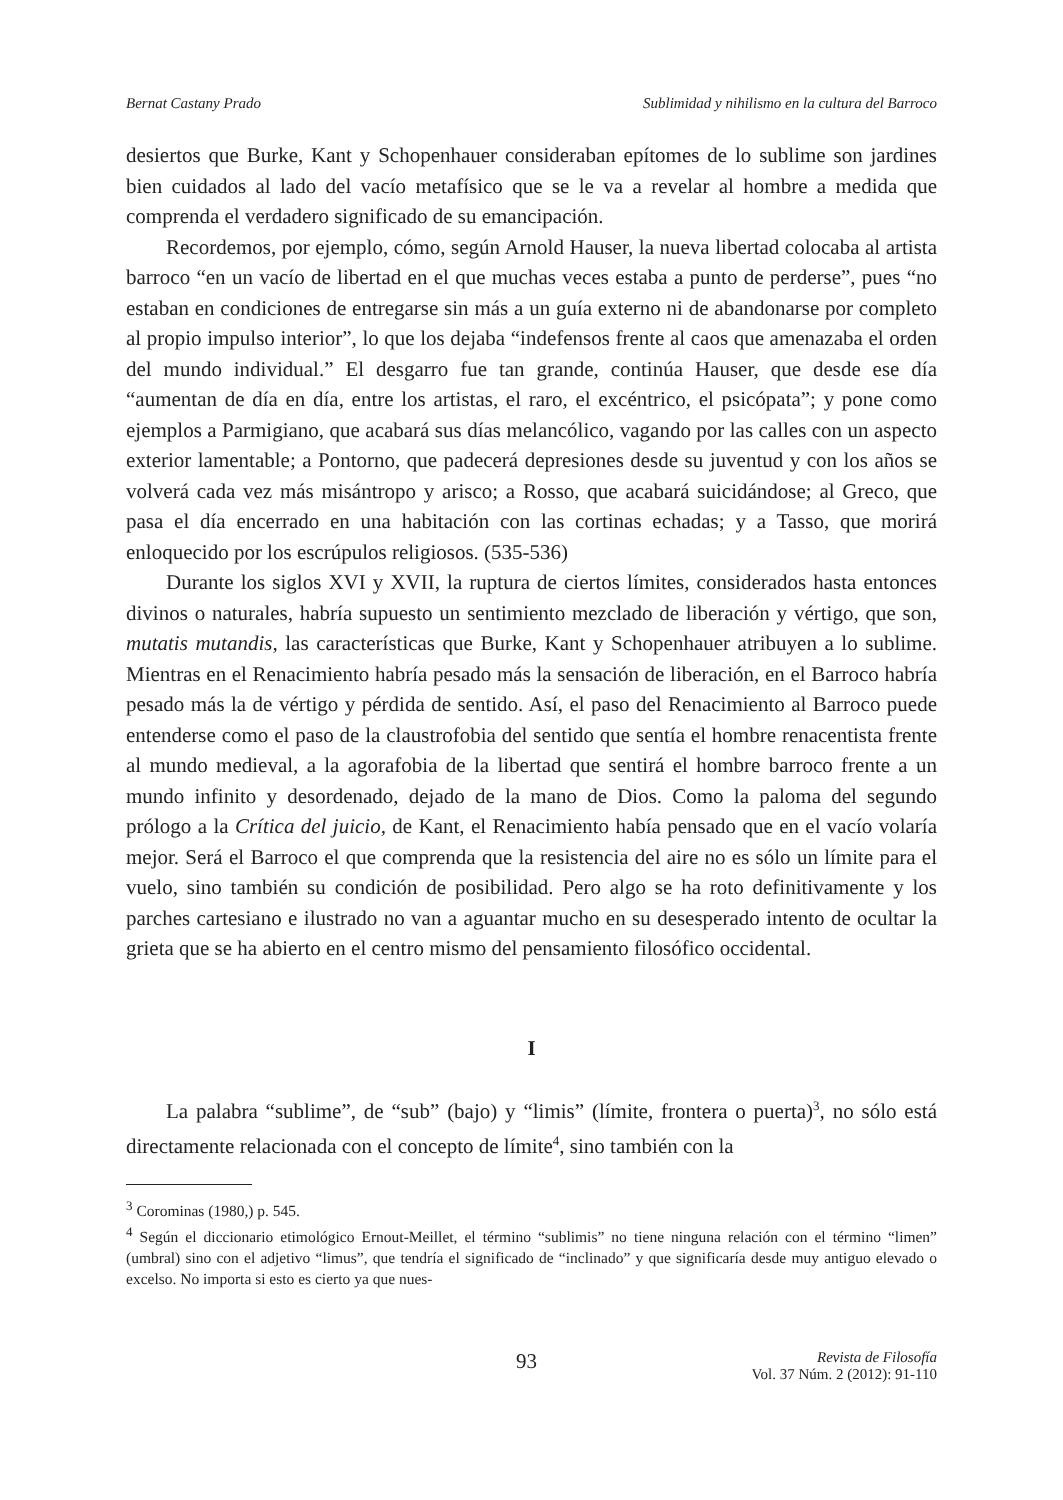Bernat Castany Prado Sublimidad y nihilismo en la cultura del Barroco
desiertos que Burke, Kant y Schopenhauer consideraban epítomes de lo sublime son jardines bien cuidados al lado del vacío metafísico que se le va a revelar al hombre a medida que comprenda el verdadero significado de su emancipación.
Recordemos, por ejemplo, cómo, según Arnold Hauser, la nueva libertad colocaba al artista barroco “en un vacío de libertad en el que muchas veces estaba a punto de perderse”, pues “no estaban en condiciones de entregarse sin más a un guía externo ni de abandonarse por completo al propio impulso interior”, lo que los dejaba “indefensos frente al caos que amenazaba el orden del mundo individual.” El desgarro fue tan grande, continúa Hauser, que desde ese día “aumentan de día en día, entre los artistas, el raro, el excéntrico, el psicópata”; y pone como ejemplos a Parmigiano, que acabará sus días melancólico, vagando por las calles con un aspecto exterior lamentable; a Pontorno, que padecerá depresiones desde su juventud y con los años se volverá cada vez más misántropo y arisco; a Rosso, que acabará suicidándose; al Greco, que pasa el día encerrado en una habitación con las cortinas echadas; y a Tasso, que morirá enloquecido por los escrúpulos religiosos. (535-536)
Durante los siglos XVI y XVII, la ruptura de ciertos límites, considerados hasta entonces divinos o naturales, habría supuesto un sentimiento mezclado de liberación y vértigo, que son, mutatis mutandis, las características que Burke, Kant y Schopenhauer atribuyen a lo sublime. Mientras en el Renacimiento habría pesado más la sensación de liberación, en el Barroco habría pesado más la de vértigo y pérdida de sentido. Así, el paso del Renacimiento al Barroco puede entenderse como el paso de la claustrofobia del sentido que sentía el hombre renacentista frente al mundo medieval, a la agorafobia de la libertad que sentirá el hombre barroco frente a un mundo infinito y desordenado, dejado de la mano de Dios. Como la paloma del segundo prólogo a la Crítica del juicio, de Kant, el Renacimiento había pensado que en el vacío volaría mejor. Será el Barroco el que comprenda que la resistencia del aire no es sólo un límite para el vuelo, sino también su condición de posibilidad. Pero algo se ha roto definitivamente y los parches cartesiano e ilustrado no van a aguantar mucho en su desesperado intento de ocultar la grieta que se ha abierto en el centro mismo del pensamiento filosófico occidental.
I
La palabra “sublime”, de “sub” (bajo) y “limis” (límite, frontera o puerta)<sup>3</sup>, no sólo está directamente relacionada con el concepto de límite<sup>4</sup>, sino también con la
<sup>3</sup> Corominas (1980,) p. 545.
<sup>4</sup> Según el diccionario etimológico Ernout-Meillet, el término “sublimis” no tiene ninguna relación con el término “limen” (umbral) sino con el adjetivo “limus”, que tendría el significado de “inclinado” y que significaría desde muy antiguo elevado o excelso. No importa si esto es cierto ya que nues-
93 Revista de Filosofía
Vol. 37 Núm. 2 (2012): 91-110